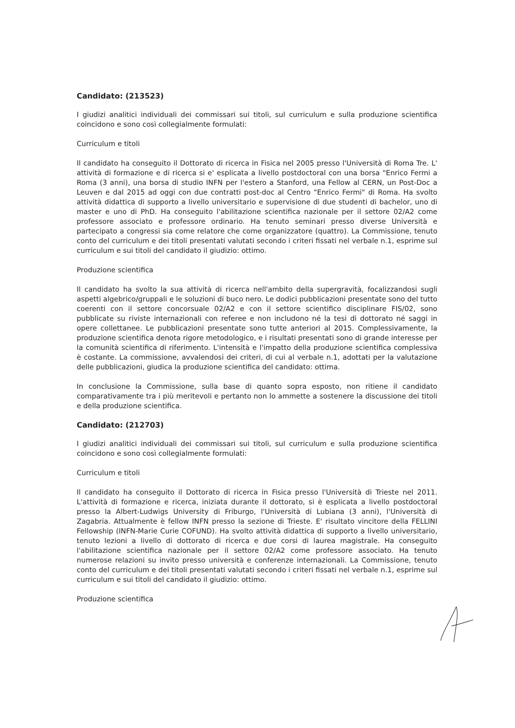Candidato: (213523)
I giudizi analitici individuali dei commissari sui titoli, sul curriculum e sulla produzione scientifica coincidono e sono così collegialmente formulati:
Curriculum e titoli
Il candidato ha conseguito il Dottorato di ricerca in Fisica nel 2005 presso l'Università di Roma Tre. L' attività di formazione e di ricerca si e' esplicata a livello postdoctoral con una borsa "Enrico Fermi a Roma (3 anni), una borsa di studio INFN per l'estero a Stanford, una Fellow al CERN, un Post-Doc a Leuven e dal 2015 ad oggi con due contratti post-doc al Centro "Enrico Fermi" di Roma. Ha svolto attività didattica di supporto a livello universitario e supervisione di due studenti di bachelor, uno di master e uno di PhD. Ha conseguito l'abilitazione scientifica nazionale per il settore 02/A2 come professore associato e professore ordinario. Ha tenuto seminari presso diverse Università e partecipato a congressi sia come relatore che come organizzatore (quattro). La Commissione, tenuto conto del curriculum e dei titoli presentati valutati secondo i criteri fissati nel verbale n.1, esprime sul curriculum e sui titoli del candidato il giudizio: ottimo.
Produzione scientifica
Il candidato ha svolto la sua attività di ricerca nell'ambito della supergravità, focalizzandosi sugli aspetti algebrico/gruppali e le soluzioni di buco nero. Le dodici pubblicazioni presentate sono del tutto coerenti con il settore concorsuale 02/A2 e con il settore scientifico disciplinare FIS/02, sono pubblicate su riviste internazionali con referee e non includono né la tesi di dottorato né saggi in opere collettanee. Le pubblicazioni presentate sono tutte anteriori al 2015. Complessivamente, la produzione scientifica denota rigore metodologico, e i risultati presentati sono di grande interesse per la comunità scientifica di riferimento. L'intensità e l'impatto della produzione scientifica complessiva è costante. La commissione, avvalendosi dei criteri, di cui al verbale n.1, adottati per la valutazione delle pubblicazioni, giudica la produzione scientifica del candidato: ottima.
In conclusione la Commissione, sulla base di quanto sopra esposto, non ritiene il candidato comparativamente tra i più meritevoli e pertanto non lo ammette a sostenere la discussione dei titoli e della produzione scientifica.
Candidato: (212703)
I giudizi analitici individuali dei commissari sui titoli, sul curriculum e sulla produzione scientifica coincidono e sono così collegialmente formulati:
Curriculum e titoli
Il candidato ha conseguito il Dottorato di ricerca in Fisica presso l'Università di Trieste nel 2011. L'attività di formazione e ricerca, iniziata durante il dottorato, si è esplicata a livello postdoctoral presso la Albert-Ludwigs University di Friburgo, l'Università di Lubiana (3 anni), l'Università di Zagabria. Attualmente è fellow INFN presso la sezione di Trieste. E' risultato vincitore della FELLINI Fellowship (INFN-Marie Curie COFUND). Ha svolto attività didattica di supporto a livello universitario, tenuto lezioni a livello di dottorato di ricerca e due corsi di laurea magistrale. Ha conseguito l'abilitazione scientifica nazionale per il settore 02/A2 come professore associato. Ha tenuto numerose relazioni su invito presso università e conferenze internazionali. La Commissione, tenuto conto del curriculum e dei titoli presentati valutati secondo i criteri fissati nel verbale n.1, esprime sul curriculum e sui titoli del candidato il giudizio: ottimo.
Produzione scientifica